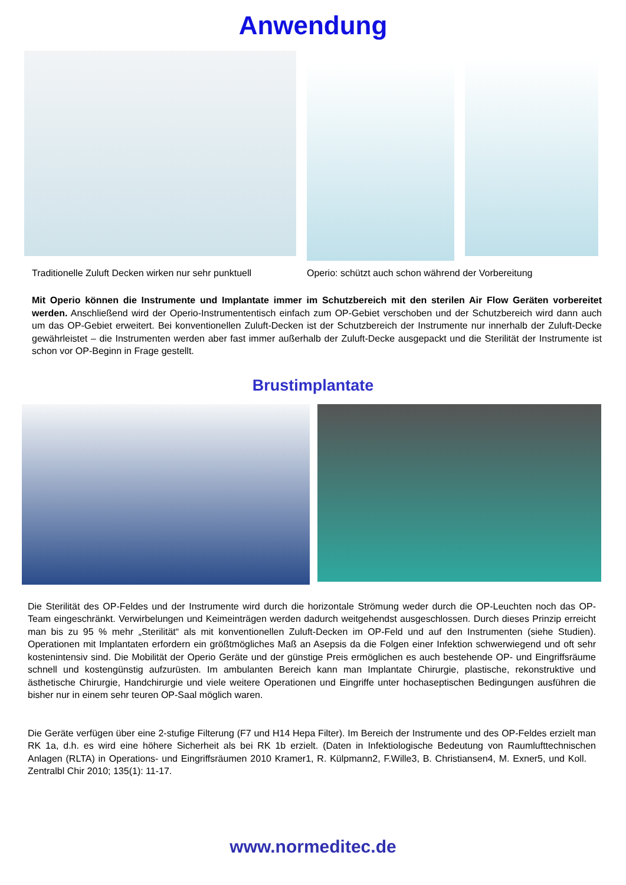Anwendung
Traditionelle Zuluft Decken wirken nur sehr punktuell Operio: schützt auch schon während der Vorbereitung
Mit Operio können die Instrumente und Implantate immer im Schutzbereich mit den sterilen Air Flow Geräten vorbereitet werden. Anschließend wird der Operio-Instrumententisch einfach zum OP-Gebiet verschoben und der Schutzbereich wird dann auch um das OP-Gebiet erweitert. Bei konventionellen Zuluft-Decken ist der Schutzbereich der Instrumente nur innerhalb der Zuluft-Decke gewährleistet – die Instrumenten werden aber fast immer außerhalb der Zuluft-Decke ausgepackt und die Sterilität der Instrumente ist schon vor OP-Beginn in Frage gestellt.
Brustimplantate
Die Sterilität des OP-Feldes und der Instrumente wird durch die horizontale Strömung weder durch die OP-Leuchten noch das OP-Team eingeschränkt. Verwirbelungen und Keimeinträgen werden dadurch weitgehendst ausgeschlossen. Durch dieses Prinzip erreicht man bis zu 95 % mehr „Sterilität“ als mit konventionellen Zuluft-Decken im OP-Feld und auf den Instrumenten (siehe Studien). Operationen mit Implantaten erfordern ein größtmögliches Maß an Asepsis da die Folgen einer Infektion schwerwiegend und oft sehr kostenintensiv sind. Die Mobilität der Operio Geräte und der günstige Preis ermöglichen es auch bestehende OP- und Eingriffsräume schnell und kostengünstig aufzurüsten. Im ambulanten Bereich kann man Implantate Chirurgie, plastische, rekonstruktive und ästhetische Chirurgie, Handchirurgie und viele weitere Operationen und Eingriffe unter hochaseptischen Bedingungen ausführen die bisher nur in einem sehr teuren OP-Saal möglich waren.
Die Geräte verfügen über eine 2-stufige Filterung (F7 und H14 Hepa Filter). Im Bereich der Instrumente und des OP-Feldes erzielt man RK 1a, d.h. es wird eine höhere Sicherheit als bei RK 1b erzielt. (Daten in Infektiologische Bedeutung von Raumlufttechnischen Anlagen (RLTA) in Operations- und Eingriffsräumen 2010 Kramer1, R. Külpmann2, F.Wille3, B. Christiansen4, M. Exner5, und Koll. Zentralbl Chir 2010; 135(1): 11-17.
www.normeditec.de